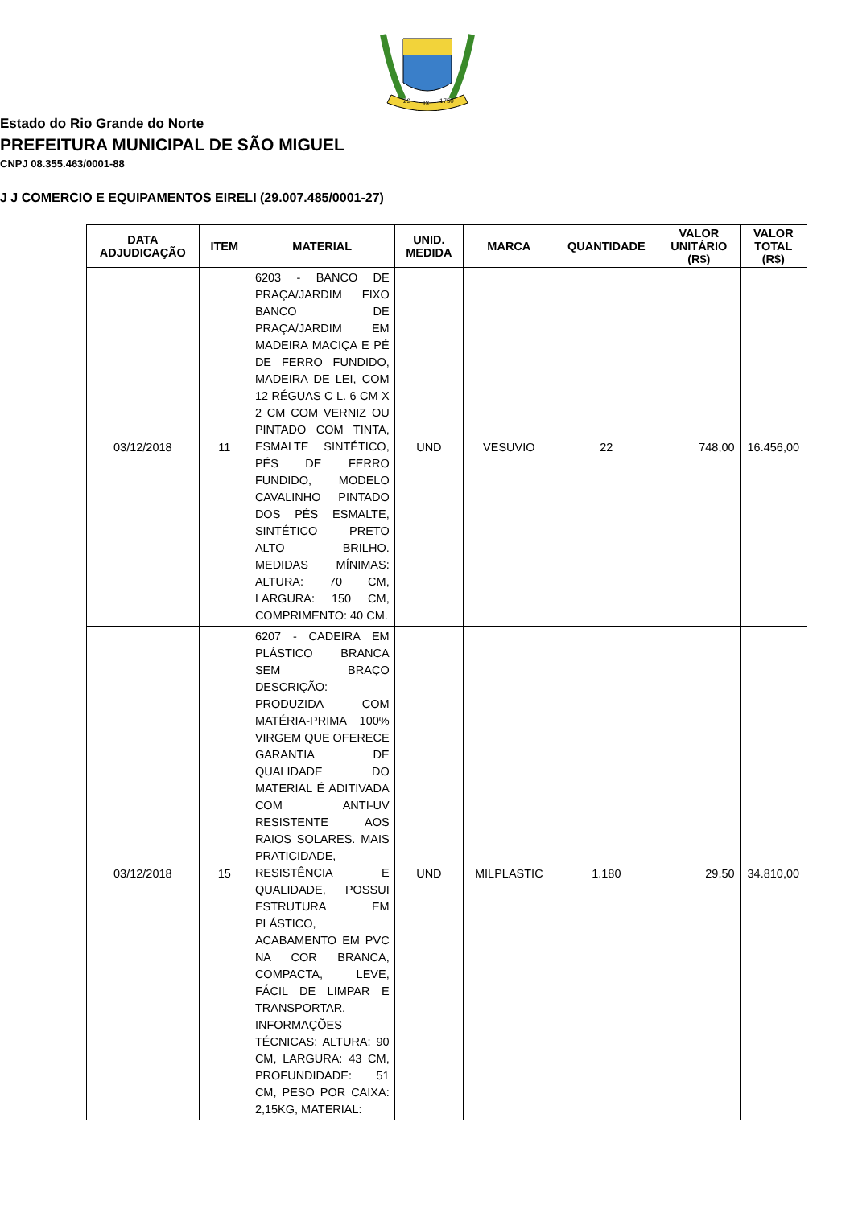29
IX
1750
Estado do Rio Grande do Norte
PREFEITURA MUNICIPAL DE SÃO MIGUEL
CNPJ 08.355.463/0001-88
J J COMERCIO E EQUIPAMENTOS EIRELI (29.007.485/0001-27)
| DATA ADJUDICAÇÃO | ITEM | MATERIAL | UNID. MEDIDA | MARCA | QUANTIDADE | VALOR UNITÁRIO (R$) | VALOR TOTAL (R$) |
| --- | --- | --- | --- | --- | --- | --- | --- |
| 03/12/2018 | 11 | 6203 - BANCO DE PRAÇA/JARDIM FIXO BANCO DE PRAÇA/JARDIM EM MADEIRA MACIÇA E PÉ DE FERRO FUNDIDO, MADEIRA DE LEI, COM 12 RÉGUAS C L. 6 CM X 2 CM COM VERNIZ OU PINTADO COM TINTA, ESMALTE SINTÉTICO, PÉS DE FERRO FUNDIDO, MODELO CAVALINHO PINTADO DOS PÉS ESMALTE, SINTÉTICO PRETO ALTO BRILHO. MEDIDAS MÍNIMAS: ALTURA: 70 CM, LARGURA: 150 CM, COMPRIMENTO: 40 CM. | UND | VESUVIO | 22 | 748,00 | 16.456,00 |
| 03/12/2018 | 15 | 6207 - CADEIRA EM PLÁSTICO BRANCA SEM BRAÇO DESCRIÇÃO: PRODUZIDA COM MATÉRIA-PRIMA 100% VIRGEM QUE OFERECE GARANTIA DE QUALIDADE DO MATERIAL É ADITIVADA COM ANTI-UV RESISTENTE AOS RAIOS SOLARES. MAIS PRATICIDADE, RESISTÊNCIA E QUALIDADE, POSSUI ESTRUTURA EM PLÁSTICO, ACABAMENTO EM PVC NA COR BRANCA, COMPACTA, LEVE, FÁCIL DE LIMPAR E TRANSPORTAR. INFORMAÇÕES TÉCNICAS: ALTURA: 90 CM, LARGURA: 43 CM, PROFUNDIDADE: 51 CM, PESO POR CAIXA: 2,15KG, MATERIAL: | UND | MILPLASTIC | 1.180 | 29,50 | 34.810,00 |